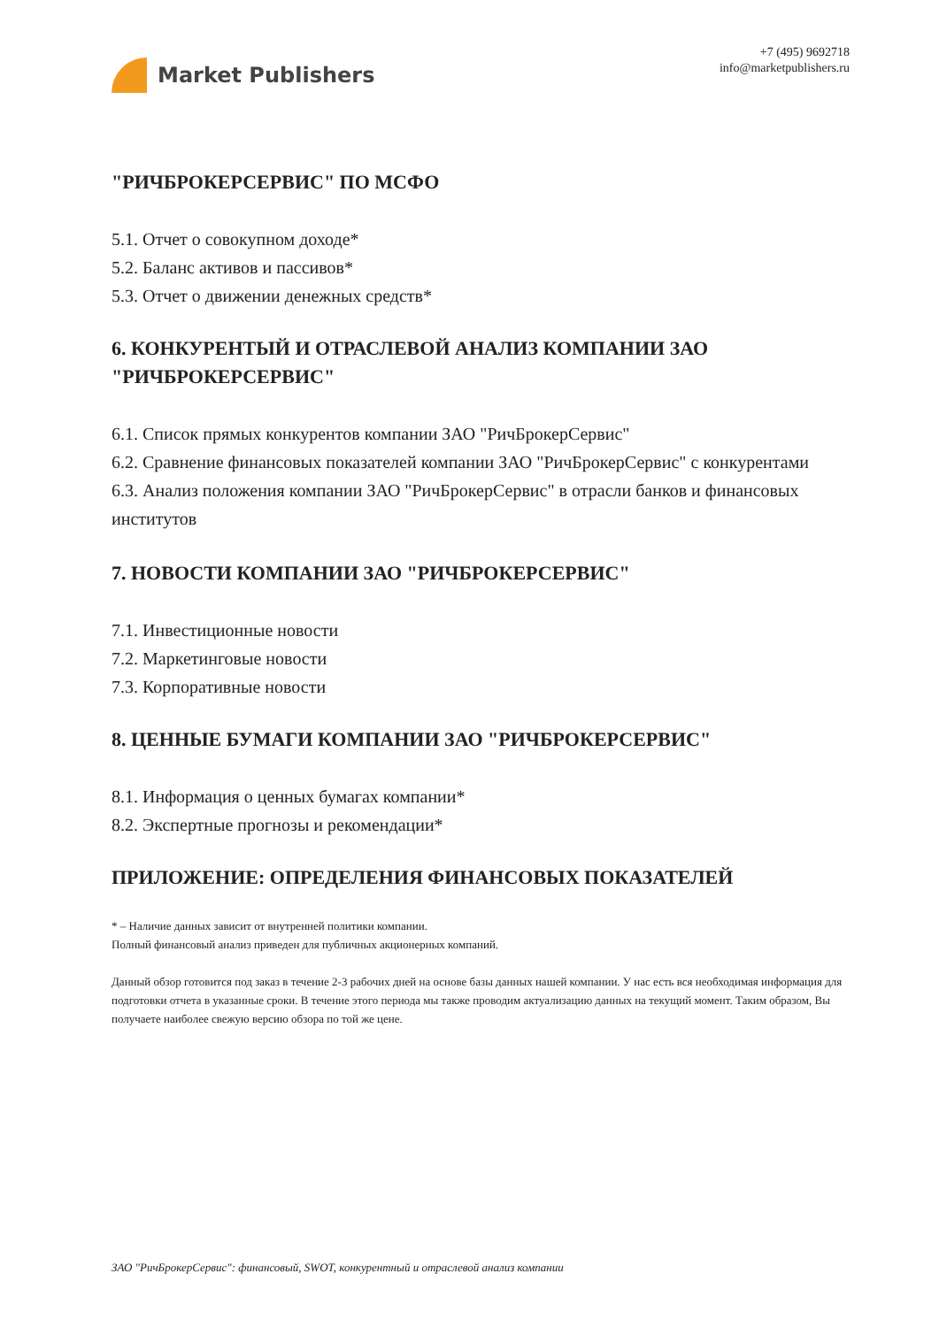Market Publishers
+7 (495) 9692718
info@marketpublishers.ru
"РИЧБРОКЕРСЕРВИС" ПО МСФО
5.1. Отчет о совокупном доходе*
5.2. Баланс активов и пассивов*
5.3. Отчет о движении денежных средств*
6. КОНКУРЕНТЫЙ И ОТРАСЛЕВОЙ АНАЛИЗ КОМПАНИИ ЗАО "РИЧБРОКЕРСЕРВИС"
6.1. Список прямых конкурентов компании ЗАО "РичБрокерСервис"
6.2. Сравнение финансовых показателей компании ЗАО "РичБрокерСервис" с конкурентами
6.3. Анализ положения компании ЗАО "РичБрокерСервис" в отрасли банков и финансовых институтов
7. НОВОСТИ КОМПАНИИ ЗАО "РИЧБРОКЕРСЕРВИС"
7.1. Инвестиционные новости
7.2. Маркетинговые новости
7.3. Корпоративные новости
8. ЦЕННЫЕ БУМАГИ КОМПАНИИ ЗАО "РИЧБРОКЕРСЕРВИС"
8.1. Информация о ценных бумагах компании*
8.2. Экспертные прогнозы и рекомендации*
ПРИЛОЖЕНИЕ: ОПРЕДЕЛЕНИЯ ФИНАНСОВЫХ ПОКАЗАТЕЛЕЙ
* – Наличие данных зависит от внутренней политики компании.
Полный финансовый анализ приведен для публичных акционерных компаний.
Данный обзор готовится под заказ в течение 2-3 рабочих дней на основе базы данных нашей компании. У нас есть вся необходимая информация для подготовки отчета в указанные сроки. В течение этого периода мы также проводим актуализацию данных на текущий момент. Таким образом, Вы получаете наиболее свежую версию обзора по той же цене.
ЗАО "РичБрокерСервис": финансовый, SWOT, конкурентный и отраслевой анализ компании